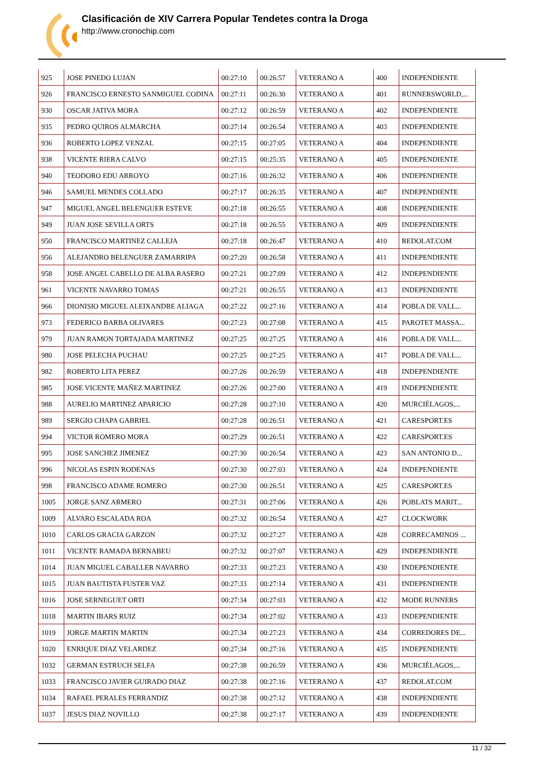Clasificación de XIV Carrera Popular Tendetes contra la Droga
http://www.cronochip.com
| 925 | JOSE PINEDO LUJAN | 00:27:10 | 00:26:57 | VETERANO A | 400 | INDEPENDIENTE |
| 926 | FRANCISCO ERNESTO SANMIGUEL CODINA | 00:27:11 | 00:26:30 | VETERANO A | 401 | RUNNERSWORLD,... |
| 930 | OSCAR JATIVA MORA | 00:27:12 | 00:26:59 | VETERANO A | 402 | INDEPENDIENTE |
| 935 | PEDRO QUIROS ALMARCHA | 00:27:14 | 00:26:54 | VETERANO A | 403 | INDEPENDIENTE |
| 936 | ROBERTO LOPEZ VENZAL | 00:27:15 | 00:27:05 | VETERANO A | 404 | INDEPENDIENTE |
| 938 | VICENTE RIERA CALVO | 00:27:15 | 00:25:35 | VETERANO A | 405 | INDEPENDIENTE |
| 940 | TEODORO EDU ARROYO | 00:27:16 | 00:26:32 | VETERANO A | 406 | INDEPENDIENTE |
| 946 | SAMUEL MENDES COLLADO | 00:27:17 | 00:26:35 | VETERANO A | 407 | INDEPENDIENTE |
| 947 | MIGUEL ANGEL BELENGUER ESTEVE | 00:27:18 | 00:26:55 | VETERANO A | 408 | INDEPENDIENTE |
| 949 | JUAN JOSE SEVILLA ORTS | 00:27:18 | 00:26:55 | VETERANO A | 409 | INDEPENDIENTE |
| 950 | FRANCISCO MARTINEZ CALLEJA | 00:27:18 | 00:26:47 | VETERANO A | 410 | REDOLAT.COM |
| 956 | ALEJANDRO BELENGUER ZAMARRIPA | 00:27:20 | 00:26:58 | VETERANO A | 411 | INDEPENDIENTE |
| 958 | JOSE ANGEL CABELLO DE ALBA RASERO | 00:27:21 | 00:27:09 | VETERANO A | 412 | INDEPENDIENTE |
| 961 | VICENTE NAVARRO TOMAS | 00:27:21 | 00:26:55 | VETERANO A | 413 | INDEPENDIENTE |
| 966 | DIONISIO MIGUEL ALEIXANDRE ALIAGA | 00:27:22 | 00:27:16 | VETERANO A | 414 | POBLA DE VALL... |
| 973 | FEDERICO BARBA OLIVARES | 00:27:23 | 00:27:08 | VETERANO A | 415 | PAROTET MASSA... |
| 979 | JUAN RAMON TORTAJADA MARTINEZ | 00:27:25 | 00:27:25 | VETERANO A | 416 | POBLA DE VALL... |
| 980 | JOSE PELECHA PUCHAU | 00:27:25 | 00:27:25 | VETERANO A | 417 | POBLA DE VALL... |
| 982 | ROBERTO LITA PEREZ | 00:27:26 | 00:26:59 | VETERANO A | 418 | INDEPENDIENTE |
| 985 | JOSE VICENTE MAÑEZ MARTINEZ | 00:27:26 | 00:27:00 | VETERANO A | 419 | INDEPENDIENTE |
| 988 | AURELIO MARTINEZ APARICIO | 00:27:28 | 00:27:10 | VETERANO A | 420 | MURCIÉLAGOS,... |
| 989 | SERGIO CHAPA GABRIEL | 00:27:28 | 00:26:51 | VETERANO A | 421 | CARESPORT.ES |
| 994 | VICTOR ROMERO MORA | 00:27:29 | 00:26:51 | VETERANO A | 422 | CARESPORT.ES |
| 995 | JOSE SANCHEZ JIMENEZ | 00:27:30 | 00:26:54 | VETERANO A | 423 | SAN ANTONIO D... |
| 996 | NICOLAS ESPIN RODENAS | 00:27:30 | 00:27:03 | VETERANO A | 424 | INDEPENDIENTE |
| 998 | FRANCISCO ADAME ROMERO | 00:27:30 | 00:26:51 | VETERANO A | 425 | CARESPORT.ES |
| 1005 | JORGE SANZ ARMERO | 00:27:31 | 00:27:06 | VETERANO A | 426 | POBLATS MARIT... |
| 1009 | ALVARO ESCALADA ROA | 00:27:32 | 00:26:54 | VETERANO A | 427 | CLOCKWORK |
| 1010 | CARLOS GRACIA GARZON | 00:27:32 | 00:27:27 | VETERANO A | 428 | CORRECAMINOS ... |
| 1011 | VICENTE RAMADA BERNABEU | 00:27:32 | 00:27:07 | VETERANO A | 429 | INDEPENDIENTE |
| 1014 | JUAN MIGUEL CABALLER NAVARRO | 00:27:33 | 00:27:23 | VETERANO A | 430 | INDEPENDIENTE |
| 1015 | JUAN BAUTISTA FUSTER VAZ | 00:27:33 | 00:27:14 | VETERANO A | 431 | INDEPENDIENTE |
| 1016 | JOSE SERNEGUET ORTI | 00:27:34 | 00:27:03 | VETERANO A | 432 | MODE RUNNERS |
| 1018 | MARTIN IBARS RUIZ | 00:27:34 | 00:27:02 | VETERANO A | 433 | INDEPENDIENTE |
| 1019 | JORGE MARTIN MARTIN | 00:27:34 | 00:27:23 | VETERANO A | 434 | CORREDORES DE... |
| 1020 | ENRIQUE DIAZ VELARDEZ | 00:27:34 | 00:27:16 | VETERANO A | 435 | INDEPENDIENTE |
| 1032 | GERMAN ESTRUCH SELFA | 00:27:38 | 00:26:59 | VETERANO A | 436 | MURCIÉLAGOS,... |
| 1033 | FRANCISCO JAVIER GUIRADO DIAZ | 00:27:38 | 00:27:16 | VETERANO A | 437 | REDOLAT.COM |
| 1034 | RAFAEL PERALES FERRANDIZ | 00:27:38 | 00:27:12 | VETERANO A | 438 | INDEPENDIENTE |
| 1037 | JESUS DIAZ NOVILLO | 00:27:38 | 00:27:17 | VETERANO A | 439 | INDEPENDIENTE |
11 / 32